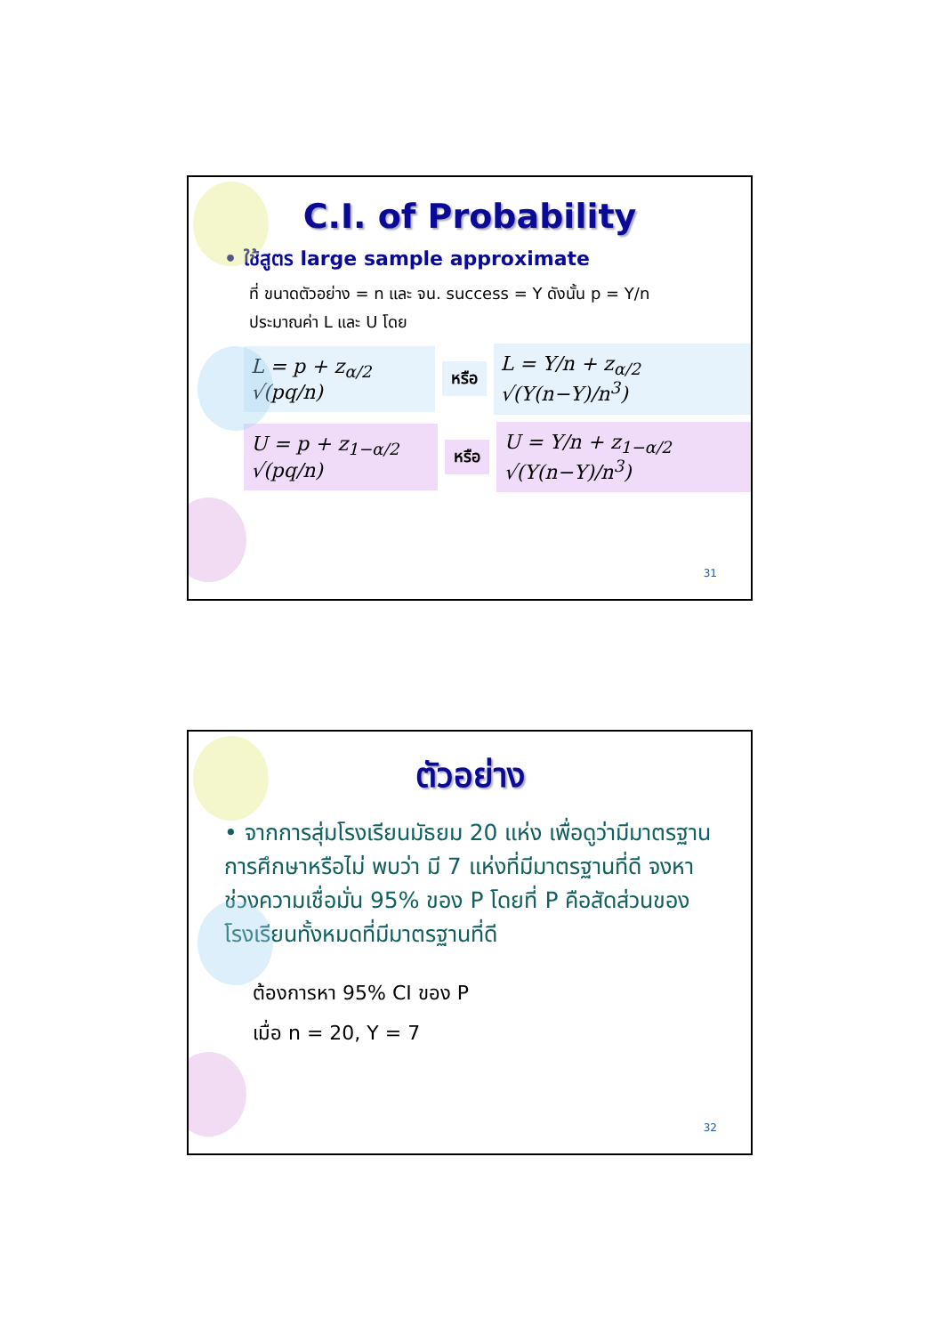C.I. of Probability
• ใช้สูตร large sample approximate
ที่ ขนาดตัวอย่าง = n และ จน. success = Y ดังนั้น p = Y/n
ประมาณค่า L และ U โดย
L = p + z<sub>α/2</sub> √(pq/n) หรือ L = Y/n + z<sub>α/2</sub> √(Y(n−Y)/n<sup>3</sup>)
U = p + z<sub>1−α/2</sub> √(pq/n) หรือ U = Y/n + z<sub>1−α/2</sub> √(Y(n−Y)/n<sup>3</sup>)
31
ตัวอย่าง
• จากการสุ่มโรงเรียนมัธยม 20 แห่ง เพื่อดูว่ามีมาตรฐานการศึกษาหรือไม่ พบว่า มี 7 แห่งที่มีมาตรฐานที่ดี จงหาช่วงความเชื่อมั่น 95% ของ P โดยที่ P คือสัดส่วนของโรงเรียนทั้งหมดที่มีมาตรฐานที่ดี
ต้องการหา 95% CI ของ P
เมื่อ n = 20, Y = 7
32